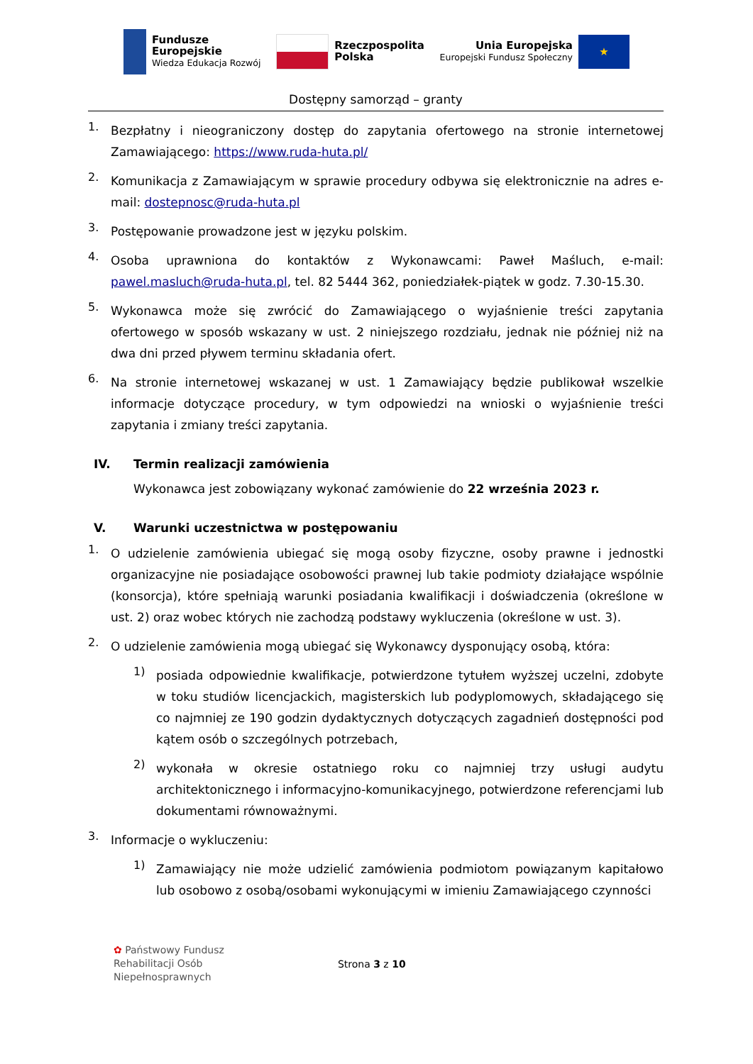Fundusze
Europejskie
Wiedza Edukacja Rozwój
Rzeczpospolita
Polska
Unia Europejska
Europejski Fundusz Społeczny
★
Dostępny samorząd – granty
1.
Bezpłatny i nieograniczony dostęp do zapytania ofertowego na stronie internetowej Zamawiającego: https://www.ruda-huta.pl/
2.
Komunikacja z Zamawiającym w sprawie procedury odbywa się elektronicznie na adres e-mail: dostepnosc@ruda-huta.pl
3.
Postępowanie prowadzone jest w języku polskim.
4.
Osoba uprawniona do kontaktów z Wykonawcami: Paweł Maśluch, e-mail: pawel.masluch@ruda-huta.pl, tel. 82 5444 362, poniedziałek-piątek w godz. 7.30-15.30.
5.
Wykonawca może się zwrócić do Zamawiającego o wyjaśnienie treści zapytania ofertowego w sposób wskazany w ust. 2 niniejszego rozdziału, jednak nie później niż na dwa dni przed pływem terminu składania ofert.
6.
Na stronie internetowej wskazanej w ust. 1 Zamawiający będzie publikował wszelkie informacje dotyczące procedury, w tym odpowiedzi na wnioski o wyjaśnienie treści zapytania i zmiany treści zapytania.
IV. Termin realizacji zamówienia
Wykonawca jest zobowiązany wykonać zamówienie do 22 września 2023 r.
V. Warunki uczestnictwa w postępowaniu
1.
O udzielenie zamówienia ubiegać się mogą osoby fizyczne, osoby prawne i jednostki organizacyjne nie posiadające osobowości prawnej lub takie podmioty działające wspólnie (konsorcja), które spełniają warunki posiadania kwalifikacji i doświadczenia (określone w ust. 2) oraz wobec których nie zachodzą podstawy wykluczenia (określone w ust. 3).
2.
O udzielenie zamówienia mogą ubiegać się Wykonawcy dysponujący osobą, która:
1)
posiada odpowiednie kwalifikacje, potwierdzone tytułem wyższej uczelni, zdobyte w toku studiów licencjackich, magisterskich lub podyplomowych, składającego się co najmniej ze 190 godzin dydaktycznych dotyczących zagadnień dostępności pod kątem osób o szczególnych potrzebach,
2)
wykonała w okresie ostatniego roku co najmniej trzy usługi audytu architektonicznego i informacyjno-komunikacyjnego, potwierdzone referencjami lub dokumentami równoważnymi.
3.
Informacje o wykluczeniu:
1)
Zamawiający nie może udzielić zamówienia podmiotom powiązanym kapitałowo lub osobowo z osobą/osobami wykonującymi w imieniu Zamawiającego czynności
✿ Państwowy Fundusz
Rehabilitacji Osób
Niepełnosprawnych
Strona 3 z 10